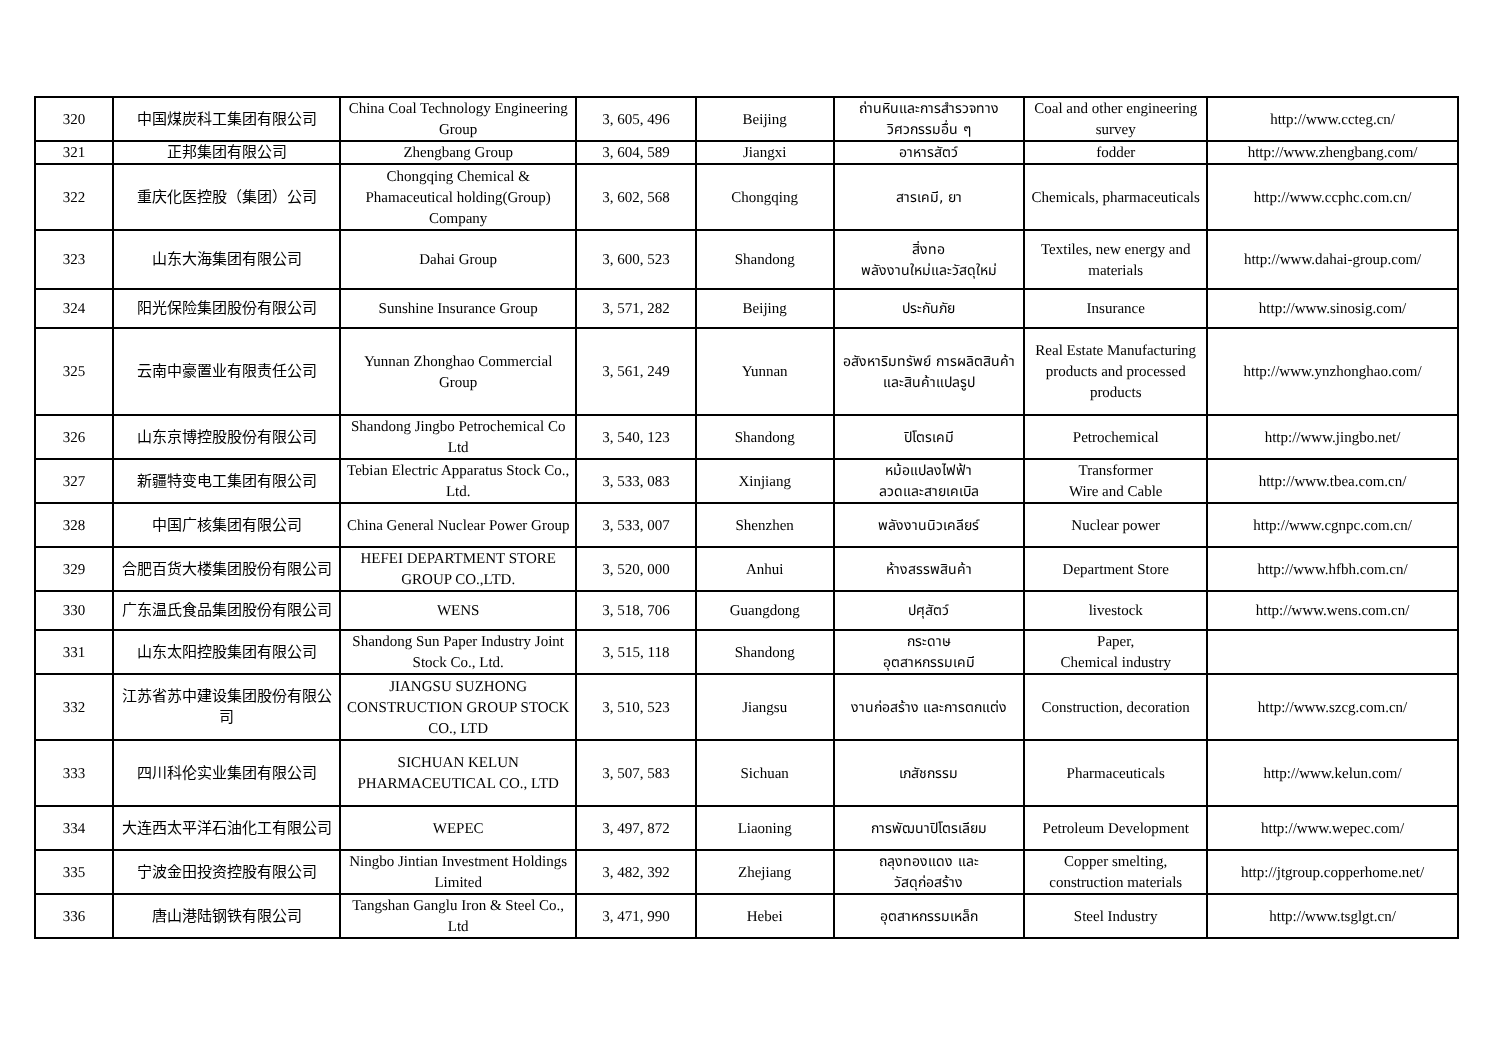| 320 | 中国煤炭科工集团有限公司 | China Coal Technology Engineering Group | 3, 605, 496 | Beijing | ถ่านหินและการสำรวจทางวิศวกรรมอื่น ๆ | Coal and other engineering survey | http://www.ccteg.cn/ |
| 321 | 正邦集团有限公司 | Zhengbang Group | 3, 604, 589 | Jiangxi | อาหารสัตว์ | fodder | http://www.zhengbang.com/ |
| 322 | 重庆化医控股（集团）公司 | Chongqing Chemical & Phamaceutical holding(Group) Company | 3, 602, 568 | Chongqing | สารเคมี, ยา | Chemicals, pharmaceuticals | http://www.ccphc.com.cn/ |
| 323 | 山东大海集团有限公司 | Dahai Group | 3, 600, 523 | Shandong | สิ่งทอ พลังงานใหม่และวัสดุใหม่ | Textiles, new energy and materials | http://www.dahai-group.com/ |
| 324 | 阳光保险集团股份有限公司 | Sunshine Insurance Group | 3, 571, 282 | Beijing | ประกันภัย | Insurance | http://www.sinosig.com/ |
| 325 | 云南中豪置业有限责任公司 | Yunnan Zhonghao Commercial Group | 3, 561, 249 | Yunnan | อสังหาริมทรัพย์ การผลิตสินค้าและสินค้าแปลรูป | Real Estate Manufacturing products and processed products | http://www.ynzhonghao.com/ |
| 326 | 山东京博控股股份有限公司 | Shandong Jingbo Petrochemical Co Ltd | 3, 540, 123 | Shandong | ปิโตรเคมี | Petrochemical | http://www.jingbo.net/ |
| 327 | 新疆特变电工集团有限公司 | Tebian Electric Apparatus Stock Co., Ltd. | 3, 533, 083 | Xinjiang | หม้อแปลงไฟฟ้า ลวดและสายเคเบิล | Transformer Wire and Cable | http://www.tbea.com.cn/ |
| 328 | 中国广核集团有限公司 | China General Nuclear Power Group | 3, 533, 007 | Shenzhen | พลังงานนิวเคลียร์ | Nuclear power | http://www.cgnpc.com.cn/ |
| 329 | 合肥百货大楼集团股份有限公司 | HEFEI DEPARTMENT STORE GROUP CO.,LTD. | 3, 520, 000 | Anhui | ห้างสรรพสินค้า | Department Store | http://www.hfbh.com.cn/ |
| 330 | 广东温氏食品集团股份有限公司 | WENS | 3, 518, 706 | Guangdong | ปศุสัตว์ | livestock | http://www.wens.com.cn/ |
| 331 | 山东太阳控股集团有限公司 | Shandong Sun Paper Industry Joint Stock Co., Ltd. | 3, 515, 118 | Shandong | กระดาษ อุตสาหกรรมเคมี | Paper, Chemical industry | |
| 332 | 江苏省苏中建设集团股份有限公司 | JIANGSU SUZHONG CONSTRUCTION GROUP STOCK CO., LTD | 3, 510, 523 | Jiangsu | งานก่อสร้าง และการตกแต่ง | Construction, decoration | http://www.szcg.com.cn/ |
| 333 | 四川科伦实业集团有限公司 | SICHUAN KELUN PHARMACEUTICAL CO., LTD | 3, 507, 583 | Sichuan | เภสัชกรรม | Pharmaceuticals | http://www.kelun.com/ |
| 334 | 大连西太平洋石油化工有限公司 | WEPEC | 3, 497, 872 | Liaoning | การพัฒนาปิโตรเลียม | Petroleum Development | http://www.wepec.com/ |
| 335 | 宁波金田投资控股有限公司 | Ningbo Jintian Investment Holdings Limited | 3, 482, 392 | Zhejiang | ถลุงทองแดง และ วัสดุก่อสร้าง | Copper smelting, construction materials | http://jtgroup.copperhome.net/ |
| 336 | 唐山港陆钢铁有限公司 | Tangshan Ganglu Iron & Steel Co., Ltd | 3, 471, 990 | Hebei | อุตสาหกรรมเหล็ก | Steel Industry | http://www.tsglgt.cn/ |